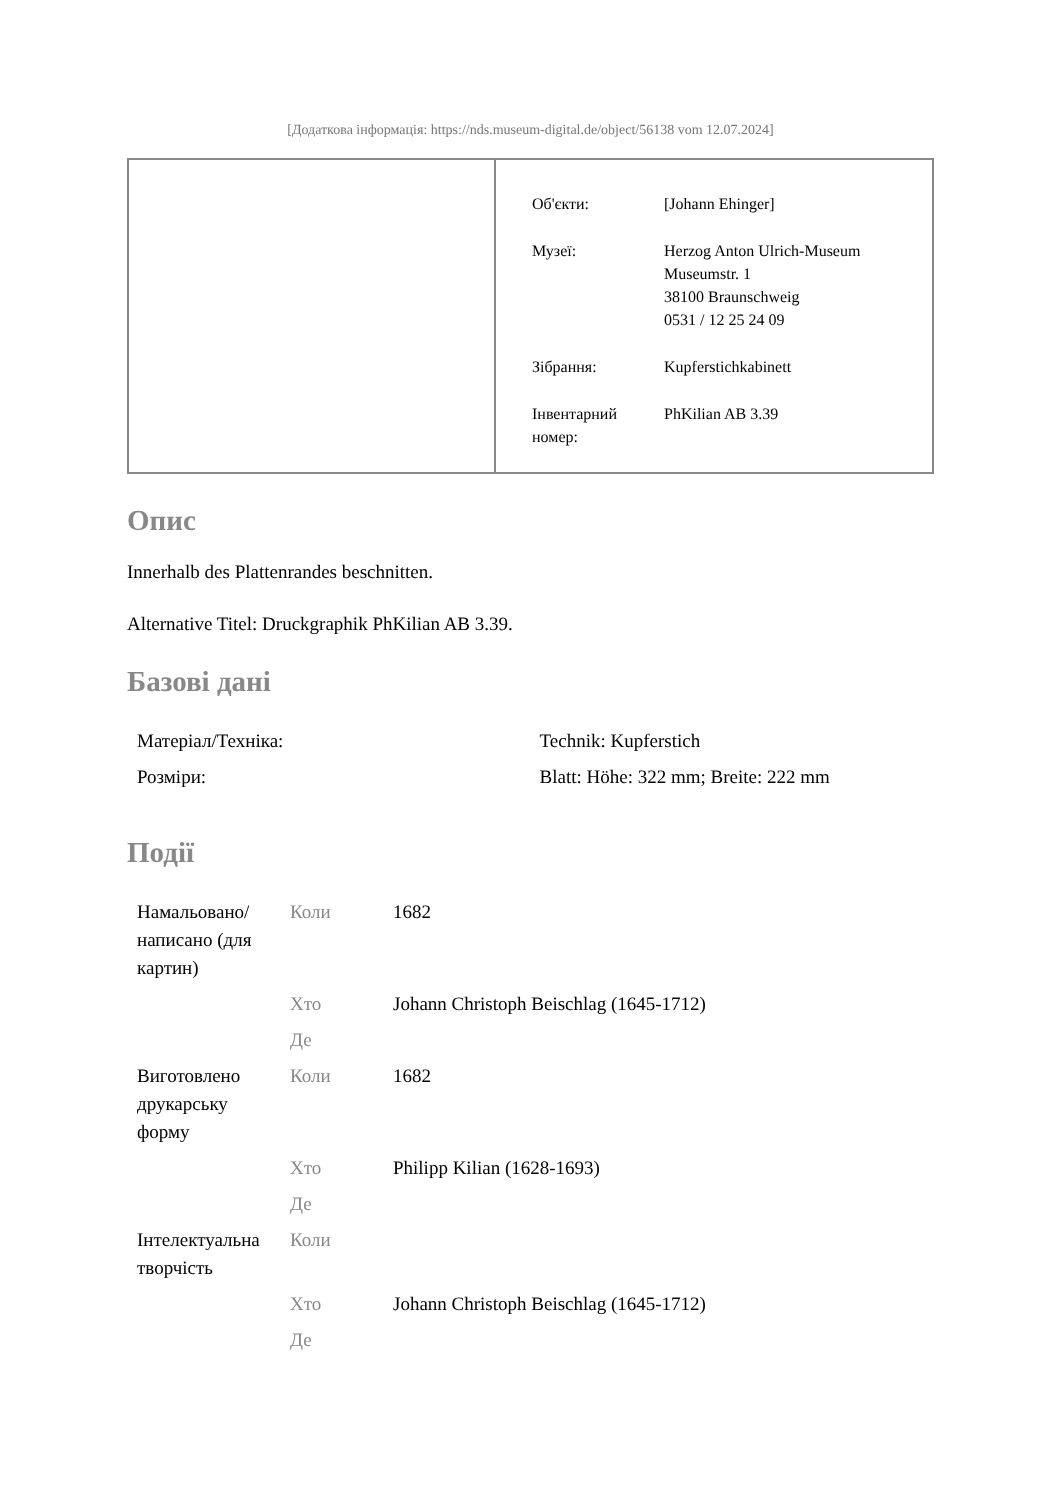[Додаткова інформація: https://nds.museum-digital.de/object/56138 vom 12.07.2024]
| Об'єкти: | [Johann Ehinger] |
| Музеї: | Herzog Anton Ulrich-Museum Museumstr. 1 38100 Braunschweig 0531 / 12 25 24 09 |
| Зібрання: | Kupferstichkabinett |
| Інвентарний номер: | PhKilian AB 3.39 |
Опис
Innerhalb des Plattenrandes beschnitten.
Alternative Titel: Druckgraphik PhKilian AB 3.39.
Базові дані
| Матеріал/Техніка: | Technik: Kupferstich |
| Розміри: | Blatt: Höhe: 322 mm; Breite: 222 mm |
Події
| Намальовано/ написано (для картин) | Коли | 1682 |
| | Хто | Johann Christoph Beischlag (1645-1712) |
| | Де | |
| Виготовлено друкарську форму | Коли | 1682 |
| | Хто | Philipp Kilian (1628-1693) |
| | Де | |
| Інтелектуальна творчість | Коли | |
| | Хто | Johann Christoph Beischlag (1645-1712) |
| | Де | |